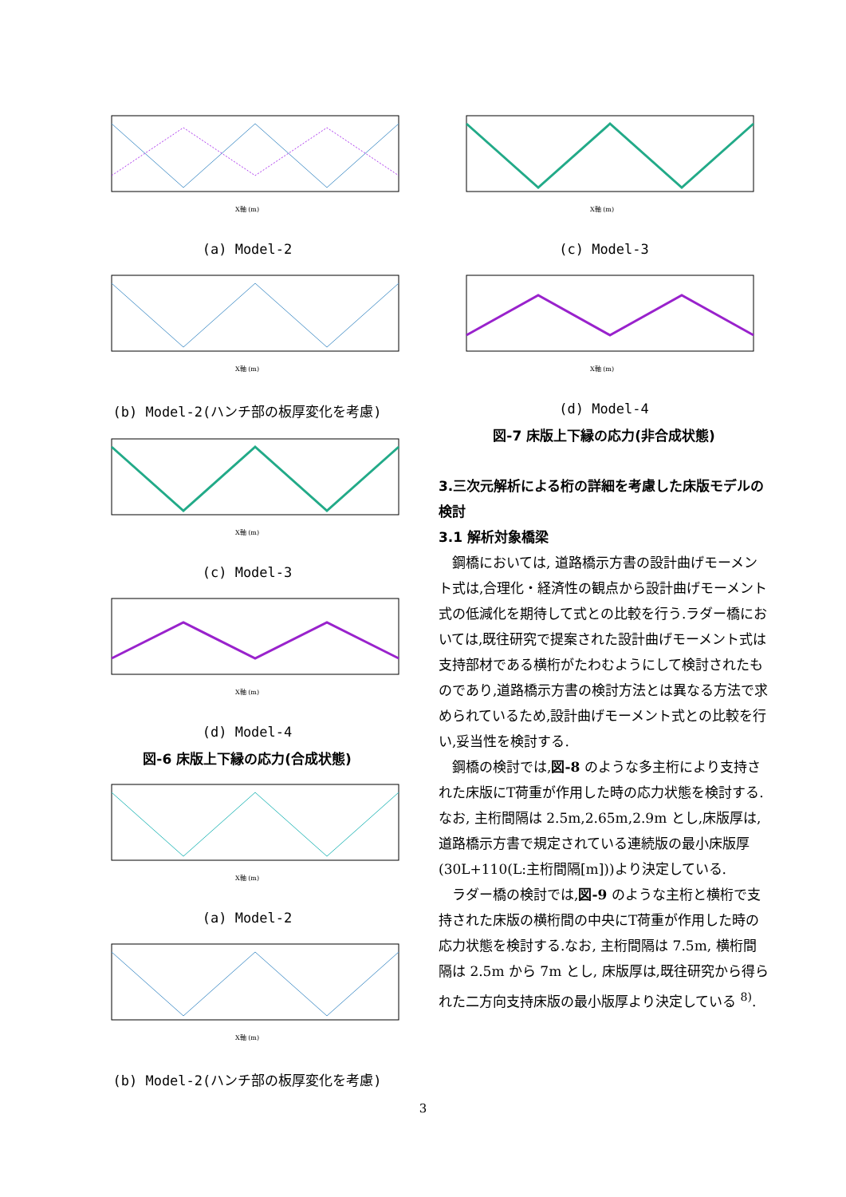X軸 (m)
(a) Model-2
X軸 (m)
(b) Model-2(ハンチ部の板厚変化を考慮)
X軸 (m)
(c) Model-3
X軸 (m)
(d) Model-4
図-6 床版上下縁の応力(合成状態)
X軸 (m)
(a) Model-2
X軸 (m)
(b) Model-2(ハンチ部の板厚変化を考慮)
X軸 (m)
(c) Model-3
X軸 (m)
(d) Model-4
図-7 床版上下縁の応力(非合成状態)
3.三次元解析による桁の詳細を考慮した床版モデルの検討
3.1 解析対象橋梁
鋼橋においては, 道路橋示方書の設計曲げモーメント式は,合理化・経済性の観点から設計曲げモーメント式の低減化を期待して式との比較を行う.ラダー橋においては,既往研究で提案された設計曲げモーメント式は支持部材である横桁がたわむようにして検討されたものであり,道路橋示方書の検討方法とは異なる方法で求められているため,設計曲げモーメント式との比較を行い,妥当性を検討する.
鋼橋の検討では,図-8 のような多主桁により支持された床版にT荷重が作用した時の応力状態を検討する.なお, 主桁間隔は 2.5m,2.65m,2.9m とし,床版厚は,道路橋示方書で規定されている連続版の最小床版厚(30L+110(L:主桁間隔[m]))より決定している.
ラダー橋の検討では,図-9 のような主桁と横桁で支持された床版の横桁間の中央にT荷重が作用した時の応力状態を検討する.なお, 主桁間隔は 7.5m, 横桁間隔は 2.5m から 7m とし, 床版厚は,既往研究から得られた二方向支持床版の最小版厚より決定している <sup>8)</sup>.
3